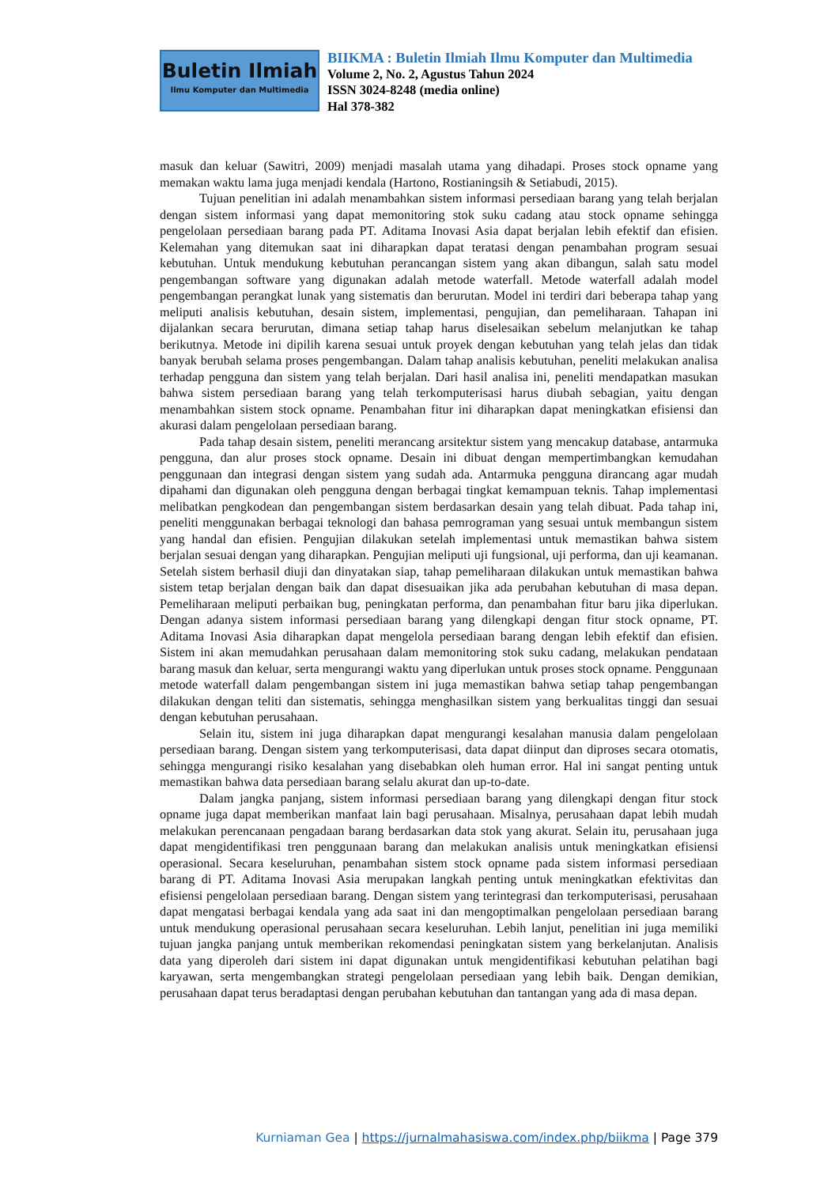Buletin Ilmiah
Ilmu Komputer dan Multimedia
BIIKMA : Buletin Ilmiah Ilmu Komputer dan Multimedia
Volume 2, No. 2, Agustus Tahun 2024
ISSN 3024-8248 (media online)
Hal 378-382
masuk dan keluar (Sawitri, 2009) menjadi masalah utama yang dihadapi. Proses stock opname yang memakan waktu lama juga menjadi kendala (Hartono, Rostianingsih & Setiabudi, 2015).
Tujuan penelitian ini adalah menambahkan sistem informasi persediaan barang yang telah berjalan dengan sistem informasi yang dapat memonitoring stok suku cadang atau stock opname sehingga pengelolaan persediaan barang pada PT. Aditama Inovasi Asia dapat berjalan lebih efektif dan efisien. Kelemahan yang ditemukan saat ini diharapkan dapat teratasi dengan penambahan program sesuai kebutuhan. Untuk mendukung kebutuhan perancangan sistem yang akan dibangun, salah satu model pengembangan software yang digunakan adalah metode waterfall. Metode waterfall adalah model pengembangan perangkat lunak yang sistematis dan berurutan. Model ini terdiri dari beberapa tahap yang meliputi analisis kebutuhan, desain sistem, implementasi, pengujian, dan pemeliharaan. Tahapan ini dijalankan secara berurutan, dimana setiap tahap harus diselesaikan sebelum melanjutkan ke tahap berikutnya. Metode ini dipilih karena sesuai untuk proyek dengan kebutuhan yang telah jelas dan tidak banyak berubah selama proses pengembangan. Dalam tahap analisis kebutuhan, peneliti melakukan analisa terhadap pengguna dan sistem yang telah berjalan. Dari hasil analisa ini, peneliti mendapatkan masukan bahwa sistem persediaan barang yang telah terkomputerisasi harus diubah sebagian, yaitu dengan menambahkan sistem stock opname. Penambahan fitur ini diharapkan dapat meningkatkan efisiensi dan akurasi dalam pengelolaan persediaan barang.
Pada tahap desain sistem, peneliti merancang arsitektur sistem yang mencakup database, antarmuka pengguna, dan alur proses stock opname. Desain ini dibuat dengan mempertimbangkan kemudahan penggunaan dan integrasi dengan sistem yang sudah ada. Antarmuka pengguna dirancang agar mudah dipahami dan digunakan oleh pengguna dengan berbagai tingkat kemampuan teknis. Tahap implementasi melibatkan pengkodean dan pengembangan sistem berdasarkan desain yang telah dibuat. Pada tahap ini, peneliti menggunakan berbagai teknologi dan bahasa pemrograman yang sesuai untuk membangun sistem yang handal dan efisien. Pengujian dilakukan setelah implementasi untuk memastikan bahwa sistem berjalan sesuai dengan yang diharapkan. Pengujian meliputi uji fungsional, uji performa, dan uji keamanan. Setelah sistem berhasil diuji dan dinyatakan siap, tahap pemeliharaan dilakukan untuk memastikan bahwa sistem tetap berjalan dengan baik dan dapat disesuaikan jika ada perubahan kebutuhan di masa depan. Pemeliharaan meliputi perbaikan bug, peningkatan performa, dan penambahan fitur baru jika diperlukan. Dengan adanya sistem informasi persediaan barang yang dilengkapi dengan fitur stock opname, PT. Aditama Inovasi Asia diharapkan dapat mengelola persediaan barang dengan lebih efektif dan efisien. Sistem ini akan memudahkan perusahaan dalam memonitoring stok suku cadang, melakukan pendataan barang masuk dan keluar, serta mengurangi waktu yang diperlukan untuk proses stock opname. Penggunaan metode waterfall dalam pengembangan sistem ini juga memastikan bahwa setiap tahap pengembangan dilakukan dengan teliti dan sistematis, sehingga menghasilkan sistem yang berkualitas tinggi dan sesuai dengan kebutuhan perusahaan.
Selain itu, sistem ini juga diharapkan dapat mengurangi kesalahan manusia dalam pengelolaan persediaan barang. Dengan sistem yang terkomputerisasi, data dapat diinput dan diproses secara otomatis, sehingga mengurangi risiko kesalahan yang disebabkan oleh human error. Hal ini sangat penting untuk memastikan bahwa data persediaan barang selalu akurat dan up-to-date.
Dalam jangka panjang, sistem informasi persediaan barang yang dilengkapi dengan fitur stock opname juga dapat memberikan manfaat lain bagi perusahaan. Misalnya, perusahaan dapat lebih mudah melakukan perencanaan pengadaan barang berdasarkan data stok yang akurat. Selain itu, perusahaan juga dapat mengidentifikasi tren penggunaan barang dan melakukan analisis untuk meningkatkan efisiensi operasional. Secara keseluruhan, penambahan sistem stock opname pada sistem informasi persediaan barang di PT. Aditama Inovasi Asia merupakan langkah penting untuk meningkatkan efektivitas dan efisiensi pengelolaan persediaan barang. Dengan sistem yang terintegrasi dan terkomputerisasi, perusahaan dapat mengatasi berbagai kendala yang ada saat ini dan mengoptimalkan pengelolaan persediaan barang untuk mendukung operasional perusahaan secara keseluruhan. Lebih lanjut, penelitian ini juga memiliki tujuan jangka panjang untuk memberikan rekomendasi peningkatan sistem yang berkelanjutan. Analisis data yang diperoleh dari sistem ini dapat digunakan untuk mengidentifikasi kebutuhan pelatihan bagi karyawan, serta mengembangkan strategi pengelolaan persediaan yang lebih baik. Dengan demikian, perusahaan dapat terus beradaptasi dengan perubahan kebutuhan dan tantangan yang ada di masa depan.
Kurniaman Gea | https://jurnalmahasiswa.com/index.php/biikma | Page 379